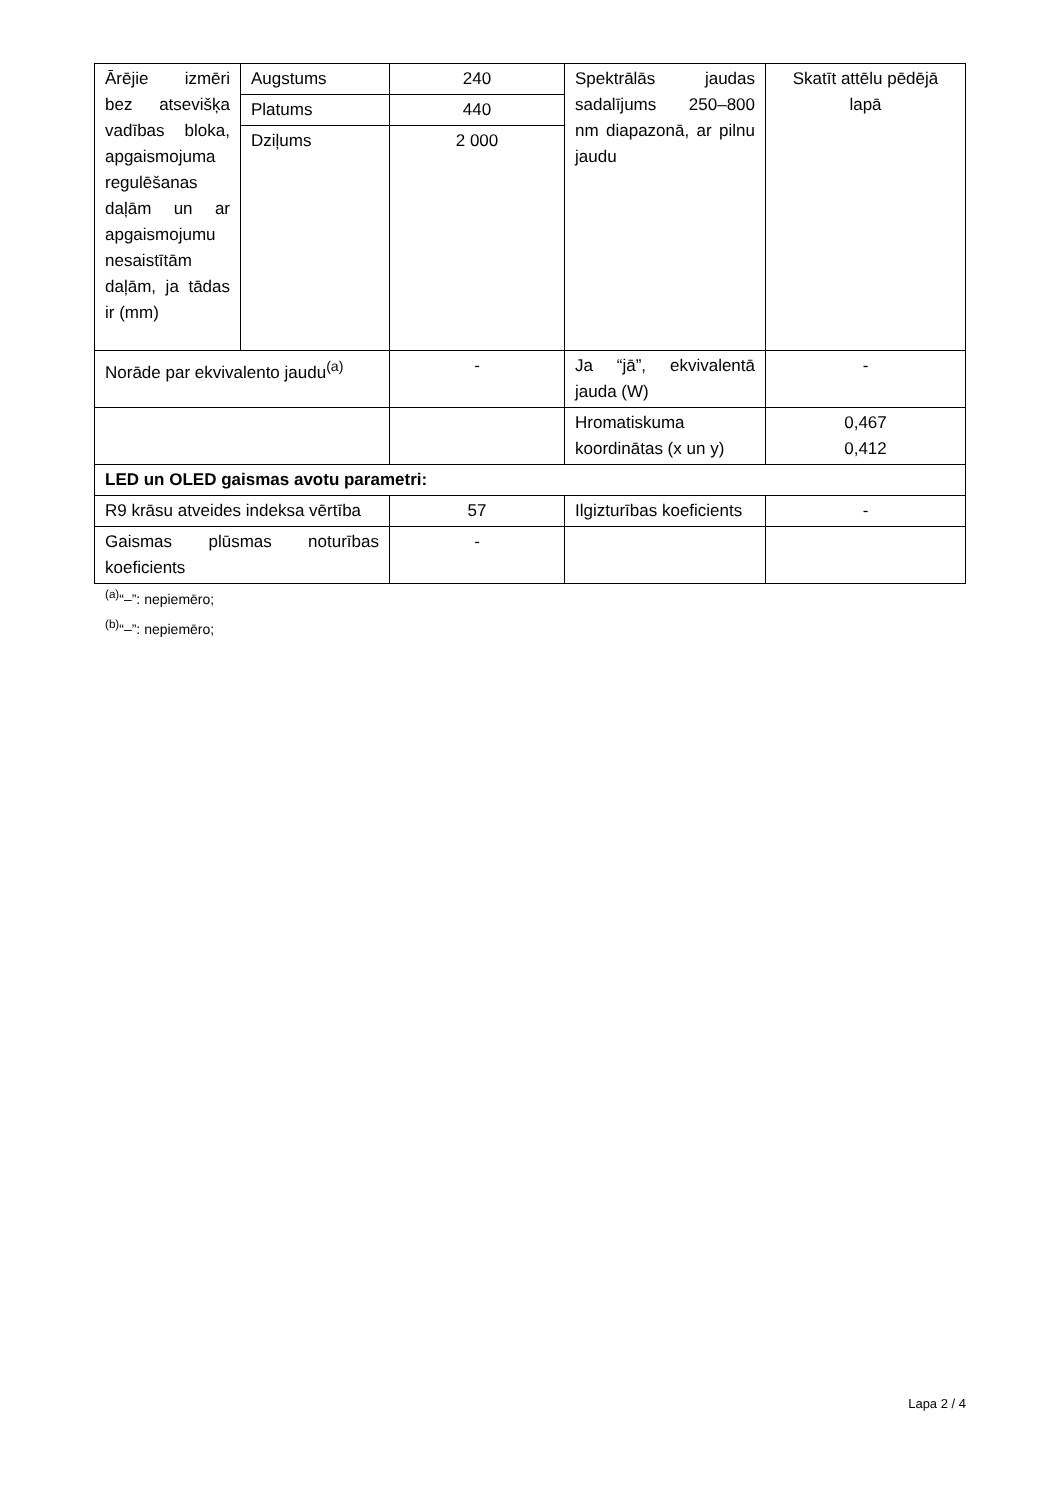| Ārējie izmēri bez atsevišķa vadības bloka, apgaismojuma regulēšanas daļām un ar apgaismojumu nesaistītām daļām, ja tādas ir (mm) | Augstums | 240 | Spektrālās jaudas sadalījums 250–800 nm diapazonā, ar pilnu jaudu | Skatīt attēlu pēdējā lapā |
| | Platums | 440 | | |
| | Dziļums | 2 000 | | |
| Norāde par ekvivalento jaudu<sup>(a)</sup> | | - | Ja “jā”, ekvivalentā jauda (W) | - |
| | | | Hromatiskuma koordinātas (x un y) | 0,467 0,412 |
| LED un OLED gaismas avotu parametri: | | | | |
| R9 krāsu atveides indeksa vērtība | | 57 | Ilgizturības koeficients | - |
| Gaismas plūsmas noturības koeficients | | - | | |
<sup>(a)</sup> “–”: nepiemēro;
<sup>(b)</sup> “–”: nepiemēro;
Lapa 2 / 4